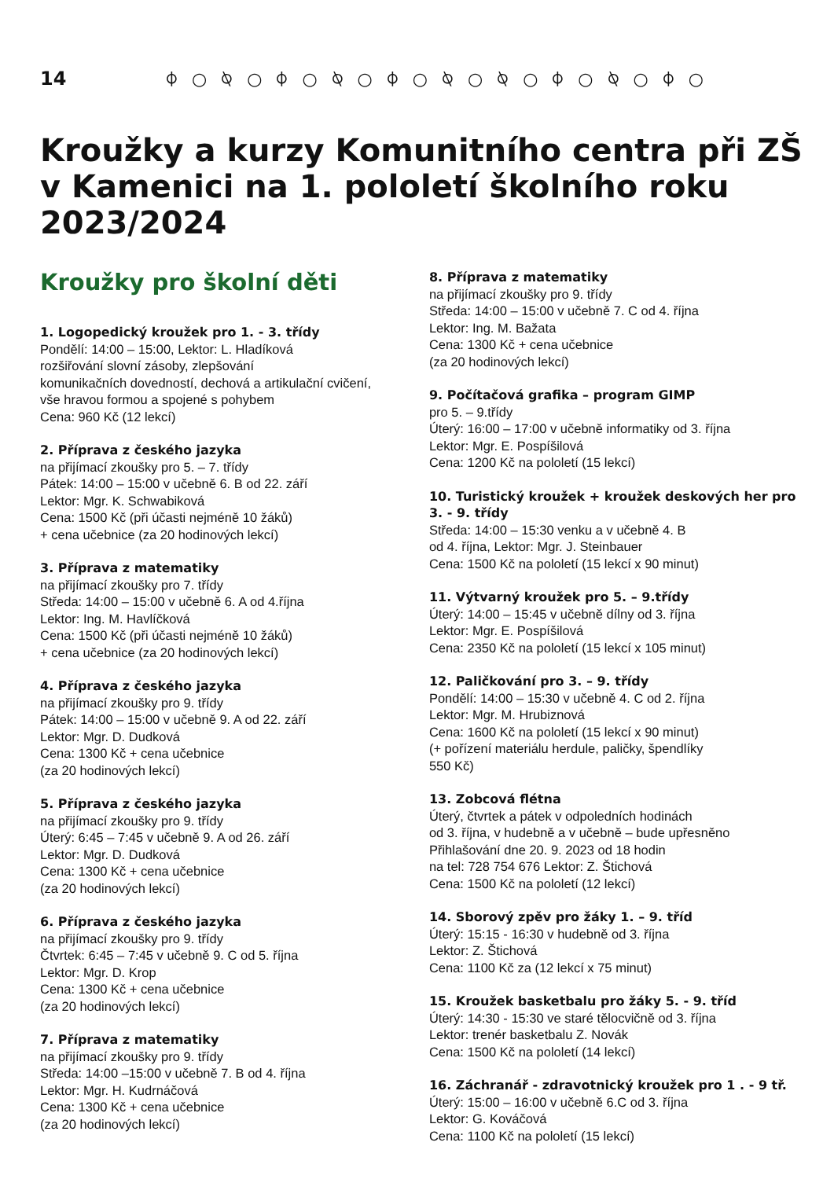14 ⌽○⍉○⌽○⍉○⌽○⍉○⍉○⌽○⍉○⌽○
Kroužky a kurzy Komunitního centra při ZŠ v Kamenici na 1. pololetí školního roku 2023/2024
Kroužky pro školní děti
1. Logopedický kroužek pro 1. - 3. třídy
Pondělí: 14:00 – 15:00, Lektor: L. Hladíková
rozšiřování slovní zásoby, zlepšování
komunikačních dovedností, dechová a artikulační cvičení,
vše hravou formou a spojené s pohybem
Cena: 960 Kč (12 lekcí)
2. Příprava z českého jazyka
na přijímací zkoušky pro 5. – 7. třídy
Pátek: 14:00 – 15:00 v učebně 6. B od 22. září
Lektor: Mgr. K. Schwabiková
Cena: 1500 Kč (při účasti nejméně 10 žáků)
+ cena učebnice (za 20 hodinových lekcí)
3. Příprava z matematiky
na přijímací zkoušky pro 7. třídy
Středa: 14:00 – 15:00 v učebně 6. A od 4.října
Lektor: Ing. M. Havlíčková
Cena: 1500 Kč (při účasti nejméně 10 žáků)
+ cena učebnice (za 20 hodinových lekcí)
4. Příprava z českého jazyka
na přijímací zkoušky pro 9. třídy
Pátek: 14:00 – 15:00 v učebně 9. A od 22. září
Lektor: Mgr. D. Dudková
Cena: 1300 Kč + cena učebnice
(za 20 hodinových lekcí)
5. Příprava z českého jazyka
na přijímací zkoušky pro 9. třídy
Úterý: 6:45 – 7:45 v učebně 9. A od 26. září
Lektor: Mgr. D. Dudková
Cena: 1300 Kč + cena učebnice
(za 20 hodinových lekcí)
6. Příprava z českého jazyka
na přijímací zkoušky pro 9. třídy
Čtvrtek: 6:45 – 7:45 v učebně 9. C od 5. října
Lektor: Mgr. D. Krop
Cena: 1300 Kč + cena učebnice
(za 20 hodinových lekcí)
7. Příprava z matematiky
na přijímací zkoušky pro 9. třídy
Středa: 14:00 –15:00 v učebně 7. B od 4. října
Lektor: Mgr. H. Kudrnáčová
Cena: 1300 Kč + cena učebnice
(za 20 hodinových lekcí)
8. Příprava z matematiky
na přijímací zkoušky pro 9. třídy
Středa: 14:00 – 15:00 v učebně 7. C od 4. října
Lektor: Ing. M. Bažata
Cena: 1300 Kč + cena učebnice
(za 20 hodinových lekcí)
9. Počítačová grafika – program GIMP
pro 5. – 9.třídy
Úterý: 16:00 – 17:00 v učebně informatiky od 3. října
Lektor: Mgr. E. Pospíšilová
Cena: 1200 Kč na pololetí (15 lekcí)
10. Turistický kroužek + kroužek deskových her pro 3. - 9. třídy
Středa: 14:00 – 15:30 venku a v učebně 4. B
od 4. října, Lektor: Mgr. J. Steinbauer
Cena: 1500 Kč na pololetí (15 lekcí x 90 minut)
11. Výtvarný kroužek pro 5. – 9.třídy
Úterý: 14:00 – 15:45 v učebně dílny od 3. října
Lektor: Mgr. E. Pospíšilová
Cena: 2350 Kč na pololetí (15 lekcí x 105 minut)
12. Paličkování pro 3. – 9. třídy
Pondělí: 14:00 – 15:30 v učebně 4. C od 2. října
Lektor: Mgr. M. Hrubiznová
Cena: 1600 Kč na pololetí (15 lekcí x 90 minut)
(+ pořízení materiálu herdule, paličky, špendlíky
550 Kč)
13. Zobcová flétna
Úterý, čtvrtek a pátek v odpoledních hodinách
od 3. října, v hudebně a v učebně – bude upřesněno
Přihlašování dne 20. 9. 2023 od 18 hodin
na tel: 728 754 676 Lektor: Z. Štichová
Cena: 1500 Kč na pololetí (12 lekcí)
14. Sborový zpěv pro žáky 1. – 9. tříd
Úterý: 15:15 - 16:30 v hudebně od 3. října
Lektor: Z. Štichová
Cena: 1100 Kč za (12 lekcí x 75 minut)
15. Kroužek basketbalu pro žáky 5. - 9. tříd
Úterý: 14:30 - 15:30 ve staré tělocvičně od 3. října
Lektor: trenér basketbalu Z. Novák
Cena: 1500 Kč na pololetí (14 lekcí)
16. Záchranář - zdravotnický kroužek pro 1 . - 9 tř.
Úterý: 15:00 – 16:00 v učebně 6.C od 3. října
Lektor: G. Kováčová
Cena: 1100 Kč na pololetí (15 lekcí)